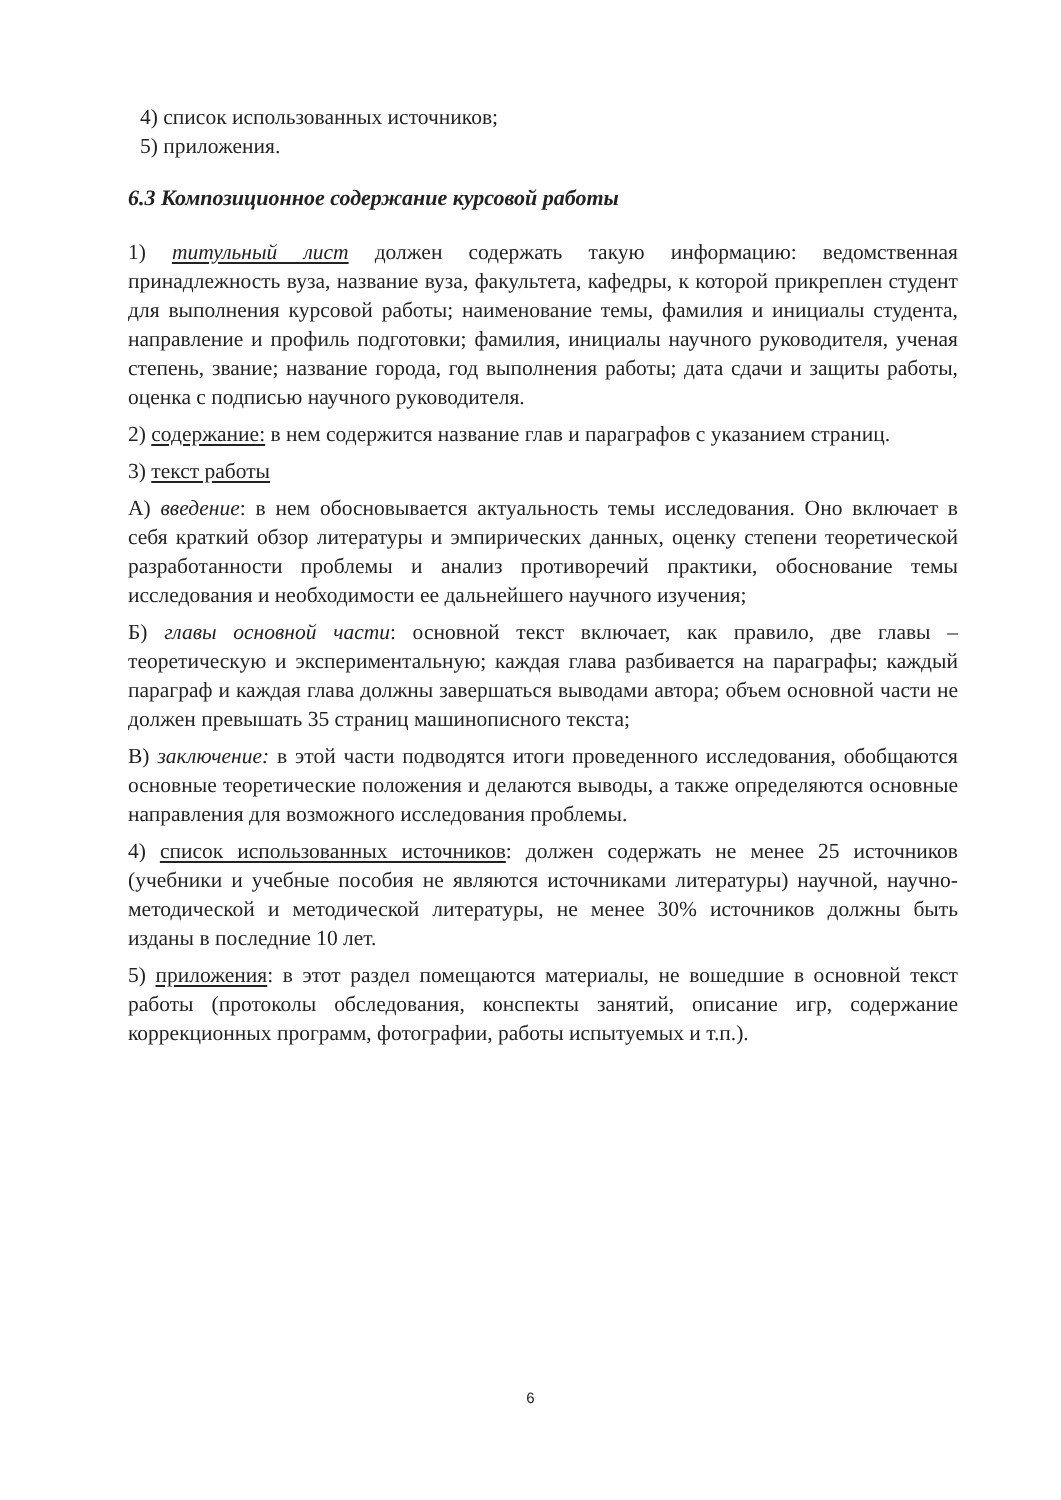4) список использованных источников;
5) приложения.
6.3 Композиционное содержание курсовой работы
1) титульный лист должен содержать такую информацию: ведомственная принадлежность вуза, название вуза, факультета, кафедры, к которой прикреплен студент для выполнения курсовой работы; наименование темы, фамилия и инициалы студента, направление и профиль подготовки; фамилия, инициалы научного руководителя, ученая степень, звание; название города, год выполнения работы; дата сдачи и защиты работы, оценка с подписью научного руководителя.
2) содержание: в нем содержится название глав и параграфов с указанием страниц.
3) текст работы
А) введение: в нем обосновывается актуальность темы исследования. Оно включает в себя краткий обзор литературы и эмпирических данных, оценку степени теоретической разработанности проблемы и анализ противоречий практики, обоснование темы исследования и необходимости ее дальнейшего научного изучения;
Б) главы основной части: основной текст включает, как правило, две главы – теоретическую и экспериментальную; каждая глава разбивается на параграфы; каждый параграф и каждая глава должны завершаться выводами автора; объем основной части не должен превышать 35 страниц машинописного текста;
В) заключение: в этой части подводятся итоги проведенного исследования, обобщаются основные теоретические положения и делаются выводы, а также определяются основные направления для возможного исследования проблемы.
4) список использованных источников: должен содержать не менее 25 источников (учебники и учебные пособия не являются источниками литературы) научной, научно-методической и методической литературы, не менее 30% источников должны быть изданы в последние 10 лет.
5) приложения: в этот раздел помещаются материалы, не вошедшие в основной текст работы (протоколы обследования, конспекты занятий, описание игр, содержание коррекционных программ, фотографии, работы испытуемых и т.п.).
6